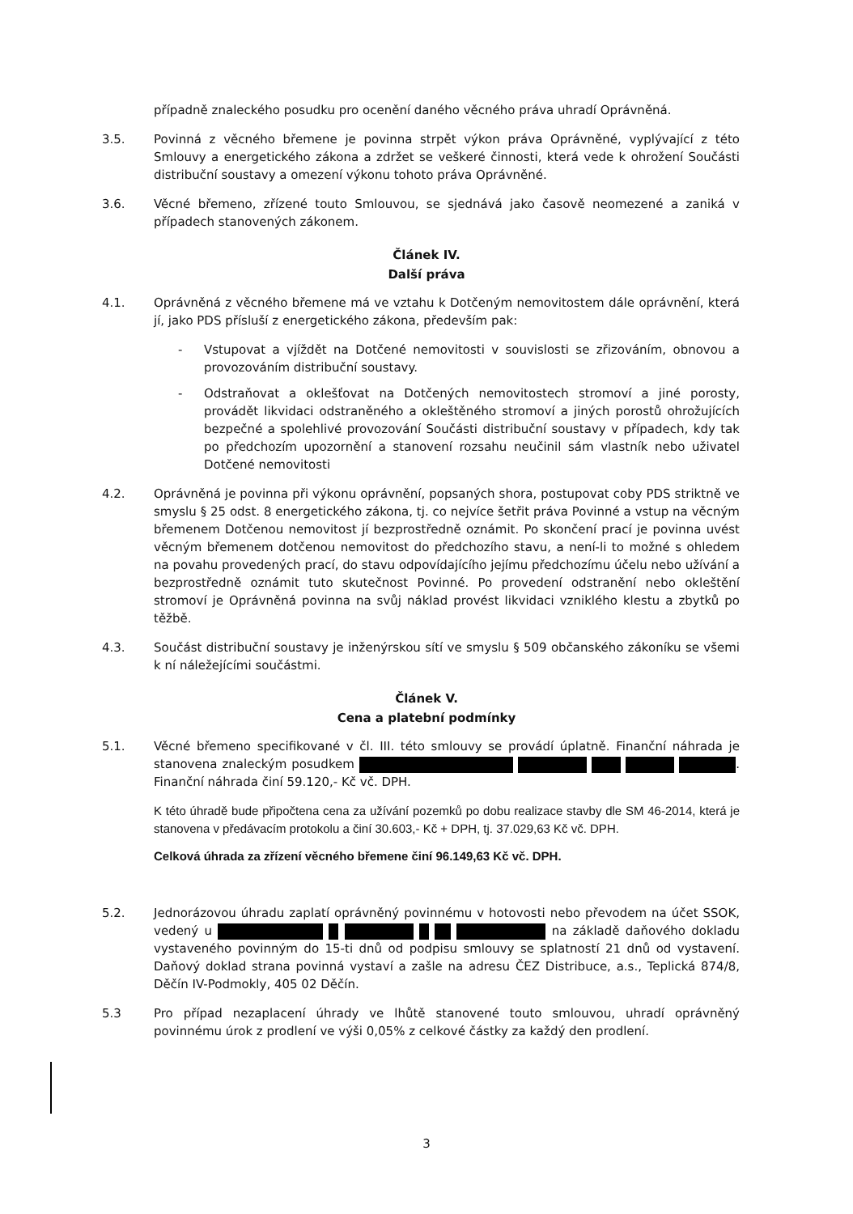případně znaleckého posudku pro ocenění daného věcného práva uhradí Oprávněná.
3.5. Povinná z věcného břemene je povinna strpět výkon práva Oprávněné, vyplývající z této Smlouvy a energetického zákona a zdržet se veškeré činnosti, která vede k ohrožení Součásti distribuční soustavy a omezení výkonu tohoto práva Oprávněné.
3.6. Věcné břemeno, zřízené touto Smlouvou, se sjednává jako časově neomezené a zaniká v případech stanovených zákonem.
Článek IV.
Další práva
4.1. Oprávněná z věcného břemene má ve vztahu k Dotčeným nemovitostem dále oprávnění, která jí, jako PDS přísluší z energetického zákona, především pak:
- Vstupovat a vjíždět na Dotčené nemovitosti v souvislosti se zřizováním, obnovou a provozováním distribuční soustavy.
- Odstraňovat a oklešťovat na Dotčených nemovitostech stromoví a jiné porosty, provádět likvidaci odstraněného a okleštěného stromoví a jiných porostů ohrožujících bezpečné a spolehlivé provozování Součásti distribuční soustavy v případech, kdy tak po předchozím upozornění a stanovení rozsahu neučinil sám vlastník nebo uživatel Dotčené nemovitosti
4.2. Oprávněná je povinna při výkonu oprávnění, popsaných shora, postupovat coby PDS striktně ve smyslu § 25 odst. 8 energetického zákona, tj. co nejvíce šetřit práva Povinné a vstup na věcným břemenem Dotčenou nemovitost jí bezprostředně oznámit. Po skončení prací je povinna uvést věcným břemenem dotčenou nemovitost do předchozího stavu, a není-li to možné s ohledem na povahu provedených prací, do stavu odpovídajícího jejímu předchozímu účelu nebo užívání a bezprostředně oznámit tuto skutečnost Povinné. Po provedení odstranění nebo okleštění stromoví je Oprávněná povinna na svůj náklad provést likvidaci vzniklého klestu a zbytků po těžbě.
4.3. Součást distribuční soustavy je inženýrskou sítí ve smyslu § 509 občanského zákoníku se všemi k ní náležejícími součástmi.
Článek V.
Cena a platební podmínky
5.1. Věcné břemeno specifikované v čl. III. této smlouvy se provádí úplatně. Finanční náhrada je stanovena znaleckým posudkem . Finanční náhrada činí 59.120,- Kč vč. DPH.
K této úhradě bude připočtena cena za užívání pozemků po dobu realizace stavby dle SM 46-2014, která je stanovena v předávacím protokolu a činí 30.603,- Kč + DPH, tj. 37.029,63 Kč vč. DPH.
Celková úhrada za zřízení věcného břemene činí 96.149,63 Kč vč. DPH.
5.2. Jednorázovou úhradu zaplatí oprávněný povinnému v hotovosti nebo převodem na účet SSOK, vedený u na základě daňového dokladu vystaveného povinným do 15-ti dnů od podpisu smlouvy se splatností 21 dnů od vystavení. Daňový doklad strana povinná vystaví a zašle na adresu ČEZ Distribuce, a.s., Teplická 874/8, Děčín IV-Podmokly, 405 02 Děčín.
5.3 Pro případ nezaplacení úhrady ve lhůtě stanovené touto smlouvou, uhradí oprávněný povinnému úrok z prodlení ve výši 0,05% z celkové částky za každý den prodlení.
3